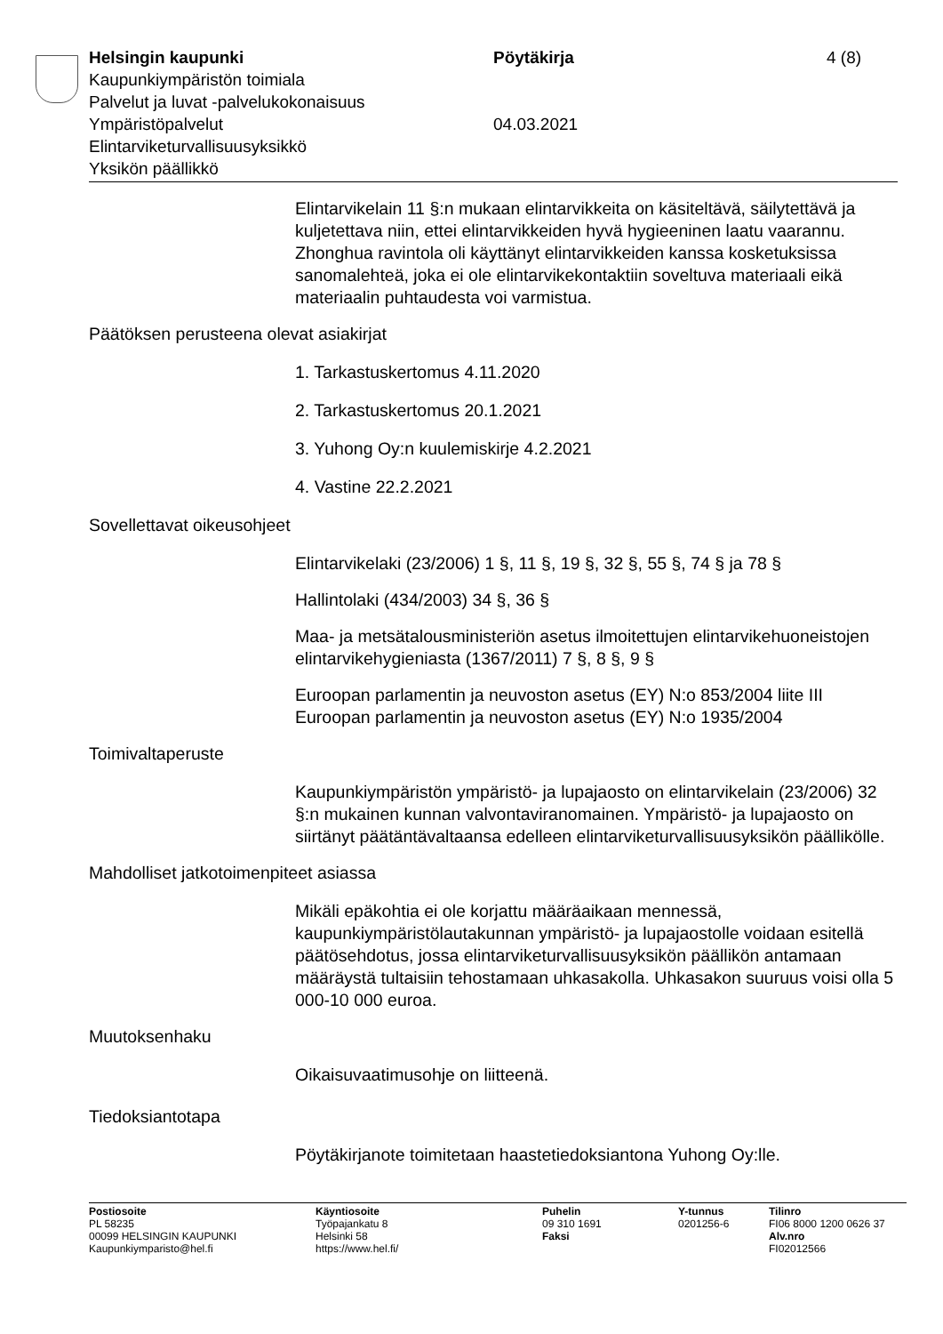Helsingin kaupunki Pöytäkirja 4 (8)
Kaupunkiympäristön toimiala
Palvelut ja luvat -palvelukokonaisuus
Ympäristöpalvelut 04.03.2021
Elintarviketurvallisuusyksikkö
Yksikön päällikkö
Elintarvikelain 11 §:n mukaan elintarvikkeita on käsiteltävä, säilytettävä ja kuljetettava niin, ettei elintarvikkeiden hyvä hygieeninen laatu vaarannu. Zhonghua ravintola oli käyttänyt elintarvikkeiden kanssa kosketuksissa sanomalehteä, joka ei ole elintarvikekontaktiin soveltuva materiaali eikä materiaalin puhtaudesta voi varmistua.
Päätöksen perusteena olevat asiakirjat
1. Tarkastuskertomus 4.11.2020
2. Tarkastuskertomus 20.1.2021
3. Yuhong Oy:n kuulemiskirje 4.2.2021
4. Vastine 22.2.2021
Sovellettavat oikeusohjeet
Elintarvikelaki (23/2006) 1 §, 11 §, 19 §, 32 §, 55 §, 74 § ja 78 §
Hallintolaki (434/2003) 34 §, 36 §
Maa- ja metsätalousministeriön asetus ilmoitettujen elintarvikehuoneistojen elintarvikehygieniasta (1367/2011) 7 §, 8 §, 9 §
Euroopan parlamentin ja neuvoston asetus (EY) N:o 853/2004 liite III
Euroopan parlamentin ja neuvoston asetus (EY) N:o 1935/2004
Toimivaltaperuste
Kaupunkiympäristön ympäristö- ja lupajaosto on elintarvikelain (23/2006) 32 §:n mukainen kunnan valvontaviranomainen. Ympäristö- ja lupajaosto on siirtänyt päätäntävaltaansa edelleen elintarviketurvallisuusyksikön päällikölle.
Mahdolliset jatkotoimenpiteet asiassa
Mikäli epäkohtia ei ole korjattu määräaikaan mennessä, kaupunkiympäristölautakunnan ympäristö- ja lupajaostolle voidaan esitellä päätösehdotus, jossa elintarviketurvallisuusyksikön päällikön antamaan määräystä tultaisiin tehostamaan uhkasakolla. Uhkasakon suuruus voisi olla 5 000-10 000 euroa.
Muutoksenhaku
Oikaisuvaatimusohje on liitteenä.
Tiedoksiantotapa
Pöytäkirjanote toimitetaan haastetiedoksiantona Yuhong Oy:lle.
Postiosoite
PL 58235
00099 HELSINGIN KAUPUNKI
Kaupunkiymparisto@hel.fi
Käyntiosoite
Työpajankatu 8
Helsinki 58
https://www.hel.fi/
Puhelin
09 310 1691
Faksi
Y-tunnus
0201256-6
Tilinro
FI06 8000 1200 0626 37
Alv.nro
FI02012566